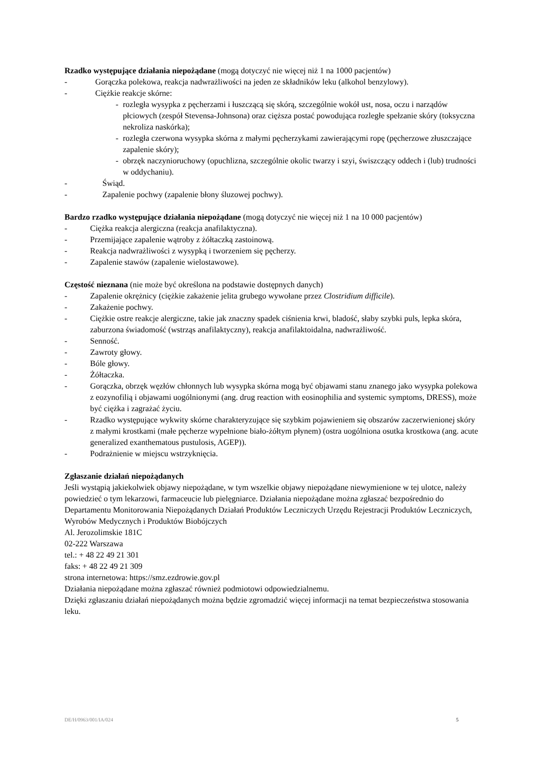Rzadko występujące działania niepożądane (mogą dotyczyć nie więcej niż 1 na 1000 pacjentów)
- Gorączka polekowa, reakcja nadwrażliwości na jeden ze składników leku (alkohol benzylowy).
- Ciężkie reakcje skórne:
- rozległa wysypka z pęcherzami i łuszczącą się skórą, szczególnie wokół ust, nosa, oczu i narządów płciowych (zespół Stevensa-Johnsona) oraz cięższa postać powodująca rozległe spełzanie skóry (toksyczna nekroliza naskórka);
- rozległa czerwona wysypka skórna z małymi pęcherzykami zawierającymi ropę (pęcherzowe złuszczające zapalenie skóry);
- obrzęk naczynioruchowy (opuchlizna, szczególnie okolic twarzy i szyi, świszczący oddech i (lub) trudności w oddychaniu).
- Świąd.
- Zapalenie pochwy (zapalenie błony śluzowej pochwy).
Bardzo rzadko występujące działania niepożądane (mogą dotyczyć nie więcej niż 1 na 10 000 pacjentów)
- Ciężka reakcja alergiczna (reakcja anafilaktyczna).
- Przemijające zapalenie wątroby z żółtaczką zastoinową.
- Reakcja nadwrażliwości z wysypką i tworzeniem się pęcherzy.
- Zapalenie stawów (zapalenie wielostawowe).
Częstość nieznana (nie może być określona na podstawie dostępnych danych)
- Zapalenie okrężnicy (ciężkie zakażenie jelita grubego wywołane przez Clostridium difficile).
- Zakażenie pochwy.
- Ciężkie ostre reakcje alergiczne, takie jak znaczny spadek ciśnienia krwi, bladość, słaby szybki puls, lepka skóra, zaburzona świadomość (wstrząs anafilaktyczny), reakcja anafilaktoidalna, nadwrażliwość.
- Senność.
- Zawroty głowy.
- Bóle głowy.
- Żółtaczka.
- Gorączka, obrzęk węzłów chłonnych lub wysypka skórna mogą być objawami stanu znanego jako wysypka polekowa z eozynofilią i objawami uogólnionymi (ang. drug reaction with eosinophilia and systemic symptoms, DRESS), może być ciężka i zagrażać życiu.
- Rzadko występujące wykwity skórne charakteryzujące się szybkim pojawieniem się obszarów zaczerwienionej skóry z małymi krostkami (małe pęcherze wypełnione biało-żółtym płynem) (ostra uogólniona osutka krostkowa (ang. acute generalized exanthematous pustulosis, AGEP)).
- Podrażnienie w miejscu wstrzyknięcia.
Zgłaszanie działań niepożądanych
Jeśli wystąpią jakiekolwiek objawy niepożądane, w tym wszelkie objawy niepożądane niewymienione w tej ulotce, należy powiedzieć o tym lekarzowi, farmaceucie lub pielęgniarce. Działania niepożądane można zgłaszać bezpośrednio do Departamentu Monitorowania Niepożądanych Działań Produktów Leczniczych Urzędu Rejestracji Produktów Leczniczych, Wyrobów Medycznych i Produktów Biobójczych
Al. Jerozolimskie 181C
02-222 Warszawa
tel.: + 48 22 49 21 301
faks: + 48 22 49 21 309
strona internetowa: https://smz.ezdrowie.gov.pl
Działania niepożądane można zgłaszać również podmiotowi odpowiedzialnemu.
Dzięki zgłaszaniu działań niepożądanych można będzie zgromadzić więcej informacji na temat bezpieczeństwa stosowania leku.
DE/H/0963/001/IA/024 5